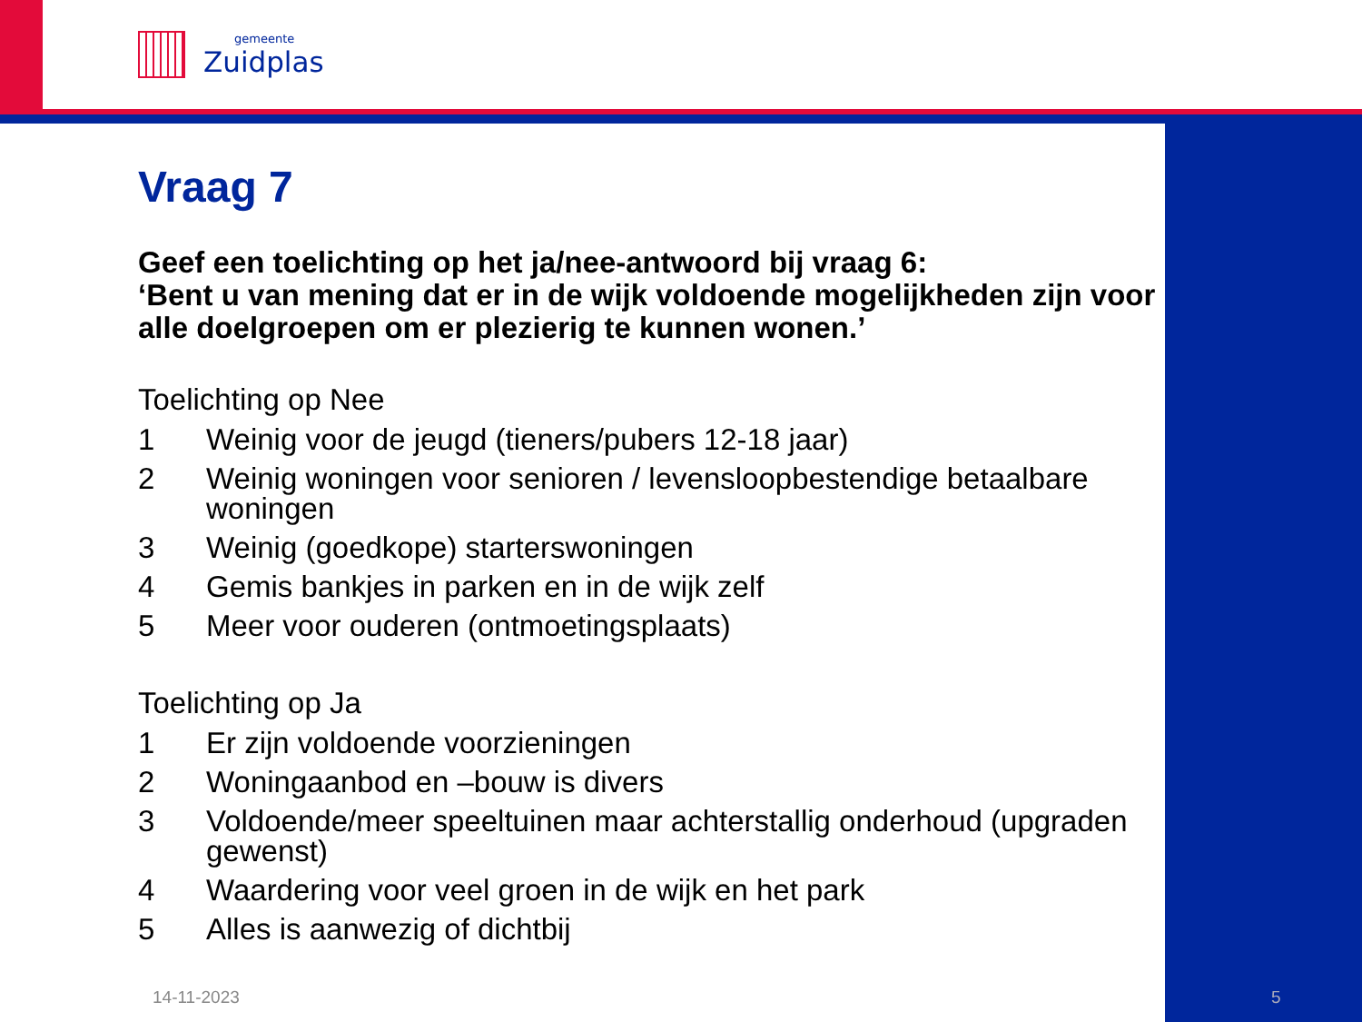gemeente
Zuidplas
Vraag 7
Geef een toelichting op het ja/nee-antwoord bij vraag 6:
‘Bent u van mening dat er in de wijk voldoende mogelijkheden zijn voor alle doelgroepen om er plezierig te kunnen wonen.’
Toelichting op Nee
1 Weinig voor de jeugd (tieners/pubers 12-18 jaar)
2 Weinig woningen voor senioren / levensloopbestendige betaalbare woningen
3 Weinig (goedkope) starterswoningen
4 Gemis bankjes in parken en in de wijk zelf
5 Meer voor ouderen (ontmoetingsplaats)
Toelichting op Ja
1 Er zijn voldoende voorzieningen
2 Woningaanbod en –bouw is divers
3 Voldoende/meer speeltuinen maar achterstallig onderhoud (upgraden gewenst)
4 Waardering voor veel groen in de wijk en het park
5 Alles is aanwezig of dichtbij
14-11-2023 5